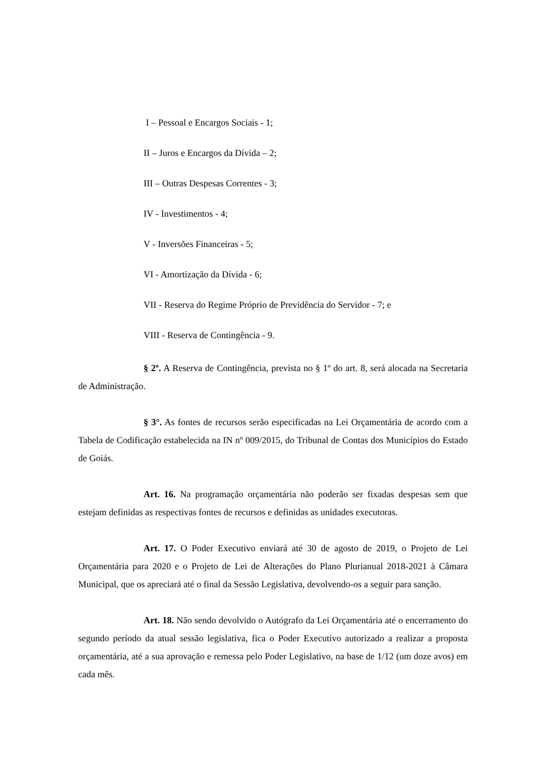I – Pessoal e Encargos Sociais - 1;
II – Juros e Encargos da Dívida – 2;
III – Outras Despesas Correntes - 3;
IV - Investimentos - 4;
V - Inversões Financeiras - 5;
VI - Amortização da Dívida - 6;
VII - Reserva do Regime Próprio de Previdência do Servidor - 7; e
VIII - Reserva de Contingência - 9.
§ 2º. A Reserva de Contingência, prevista no § 1º do art. 8, será alocada na Secretaria de Administração.
§ 3°. As fontes de recursos serão especificadas na Lei Orçamentária de acordo com a Tabela de Codificação estabelecida na IN nº 009/2015, do Tribunal de Contas dos Municípios do Estado de Goiás.
Art. 16. Na programação orçamentária não poderão ser fixadas despesas sem que estejam definidas as respectivas fontes de recursos e definidas as unidades executoras.
Art. 17. O Poder Executivo enviará até 30 de agosto de 2019, o Projeto de Lei Orçamentária para 2020 e o Projeto de Lei de Alterações do Plano Plurianual 2018-2021 à Câmara Municipal, que os apreciará até o final da Sessão Legislativa, devolvendo-os a seguir para sanção.
Art. 18. Não sendo devolvido o Autógrafo da Lei Orçamentária até o encerramento do segundo período da atual sessão legislativa, fica o Poder Executivo autorizado a realizar a proposta orçamentária, até a sua aprovação e remessa pelo Poder Legislativo, na base de 1/12 (um doze avos) em cada mês.